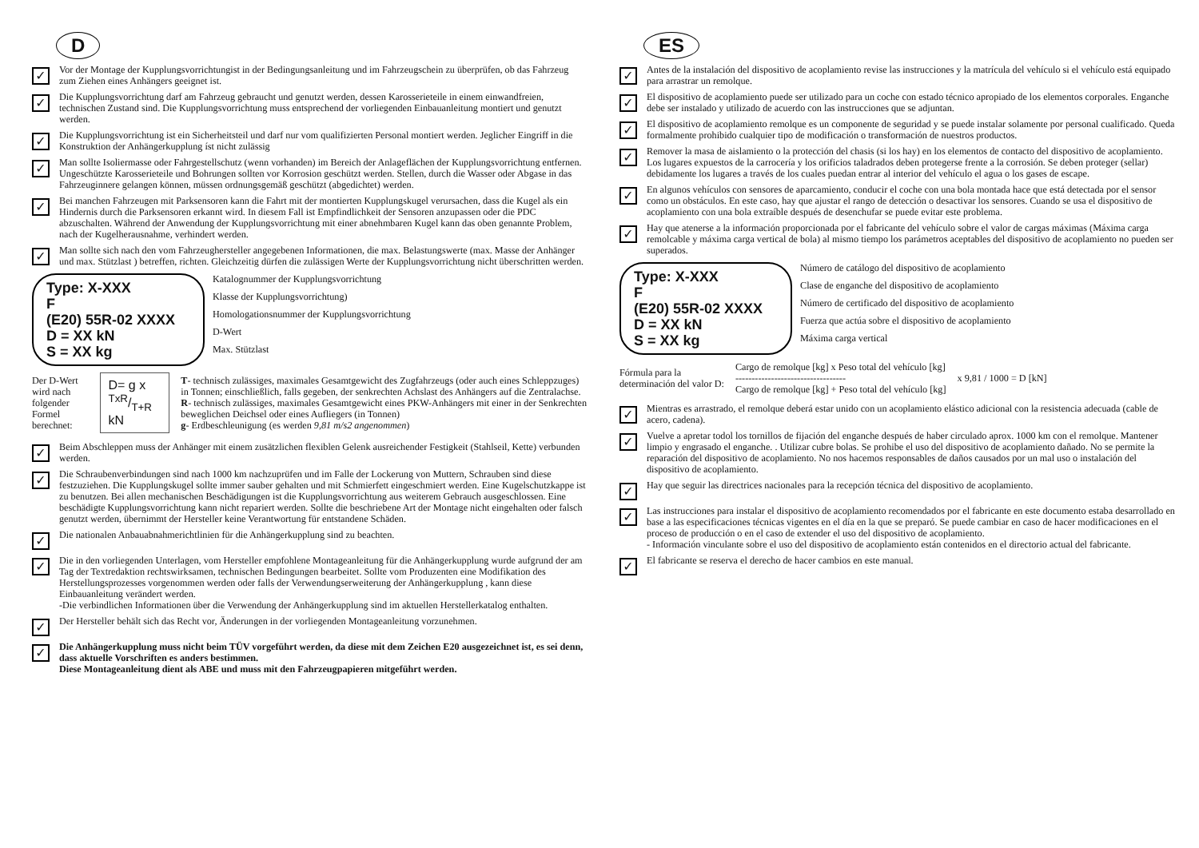D
✓
Vor der Montage der Kupplungsvorrichtungist in der Bedingungsanleitung und im Fahrzeugschein zu überprüfen, ob das Fahrzeug zum Ziehen eines Anhängers geeignet ist.
✓
Die Kupplungsvorrichtung darf am Fahrzeug gebraucht und genutzt werden, dessen Karosserieteile in einem einwandfreien, technischen Zustand sind. Die Kupplungsvorrichtung muss entsprechend der vorliegenden Einbauanleitung montiert und genutzt werden.
✓
Die Kupplungsvorrichtung ist ein Sicherheitsteil und darf nur vom qualifizierten Personal montiert werden. Jeglicher Eingriff in die Konstruktion der Anhängerkupplung íst nicht zulässig
✓
Man sollte Isoliermasse oder Fahrgestellschutz (wenn vorhanden) im Bereich der Anlageflächen der Kupplungsvorrichtung entfernen. Ungeschützte Karosserieteile und Bohrungen sollten vor Korrosion geschützt werden. Stellen, durch die Wasser oder Abgase in das Fahrzeuginnere gelangen können, müssen ordnungsgemäß geschützt (abgedichtet) werden.
✓
Bei manchen Fahrzeugen mit Parksensoren kann die Fahrt mit der montierten Kupplungskugel verursachen, dass die Kugel als ein Hindernis durch die Parksensoren erkannt wird. In diesem Fall ist Empfindlichkeit der Sensoren anzupassen oder die PDC abzuschalten. Während der Anwendung der Kupplungsvorrichtung mit einer abnehmbaren Kugel kann das oben genannte Problem, nach der Kugelherausnahme, verhindert werden.
✓
Man sollte sich nach den vom Fahrzeughersteller angegebenen Informationen, die max. Belastungswerte (max. Masse der Anhänger und max. Stützlast ) betreffen, richten. Gleichzeitig dürfen die zulässigen Werte der Kupplungsvorrichtung nicht überschritten werden.
Type: X-XXX
F
(E20) 55R-02 XXXX
D = XX kN
S = XX kg
Katalognummer der Kupplungsvorrichtung
Klasse der Kupplungsvorrichtung)
Homologationsnummer der Kupplungsvorrichtung
D-Wert
Max. Stützlast
Der D-Wert wird nach
folgender Formel berechnet:
D= g x TxR/T+R kN
T- technisch zulässiges, maximales Gesamtgewicht des Zugfahrzeugs (oder auch eines Schleppzuges) in Tonnen; einschließlich, falls gegeben, der senkrechten Achslast des Anhängers auf die Zentralachse.
R- technisch zulässiges, maximales Gesamtgewicht eines PKW-Anhängers mit einer in der Senkrechten beweglichen Deichsel oder eines Aufliegers (in Tonnen)
g- Erdbeschleunigung (es werden 9,81 m/s2 angenommen)
✓
Beim Abschleppen muss der Anhänger mit einem zusätzlichen flexiblen Gelenk ausreichender Festigkeit (Stahlseil, Kette) verbunden werden.
✓
Die Schraubenverbindungen sind nach 1000 km nachzuprüfen und im Falle der Lockerung von Muttern, Schrauben sind diese festzuziehen. Die Kupplungskugel sollte immer sauber gehalten und mit Schmierfett eingeschmiert werden. Eine Kugelschutzkappe ist zu benutzen. Bei allen mechanischen Beschädigungen ist die Kupplungsvorrichtung aus weiterem Gebrauch ausgeschlossen. Eine beschädigte Kupplungsvorrichtung kann nicht repariert werden. Sollte die beschriebene Art der Montage nicht eingehalten oder falsch genutzt werden, übernimmt der Hersteller keine Verantwortung für entstandene Schäden.
✓
Die nationalen Anbauabnahmerichtlinien für die Anhängerkupplung sind zu beachten.
✓
Die in den vorliegenden Unterlagen, vom Hersteller empfohlene Montageanleitung für die Anhängerkupplung wurde aufgrund der am Tag der Textredaktion rechtswirksamen, technischen Bedingungen bearbeitet. Sollte vom Produzenten eine Modifikation des Herstellungsprozesses vorgenommen werden oder falls der Verwendungserweiterung der Anhängerkupplung , kann diese Einbauanleitung verändert werden.
-Die verbindlichen Informationen über die Verwendung der Anhängerkupplung sind im aktuellen Herstellerkatalog enthalten.
✓
Der Hersteller behält sich das Recht vor, Änderungen in der vorliegenden Montageanleitung vorzunehmen.
✓
Die Anhängerkupplung muss nicht beim TÜV vorgeführt werden, da diese mit dem Zeichen E20 ausgezeichnet ist, es sei denn, dass aktuelle Vorschriften es anders bestimmen.
Diese Montageanleitung dient als ABE und muss mit den Fahrzeugpapieren mitgeführt werden.
ES
✓
Antes de la instalación del dispositivo de acoplamiento revise las instrucciones y la matrícula del vehículo si el vehículo está equipado para arrastrar un remolque.
✓
El dispositivo de acoplamiento puede ser utilizado para un coche con estado técnico apropiado de los elementos corporales. Enganche debe ser instalado y utilizado de acuerdo con las instrucciones que se adjuntan.
✓
El dispositivo de acoplamiento remolque es un componente de seguridad y se puede instalar solamente por personal cualificado. Queda formalmente prohibido cualquier tipo de modificación o transformación de nuestros productos.
✓
Remover la masa de aislamiento o la protección del chasis (si los hay) en los elementos de contacto del dispositivo de acoplamiento. Los lugares expuestos de la carrocería y los orificios taladrados deben protegerse frente a la corrosión. Se deben proteger (sellar) debidamente los lugares a través de los cuales puedan entrar al interior del vehículo el agua o los gases de escape.
✓
En algunos vehículos con sensores de aparcamiento, conducir el coche con una bola montada hace que está detectada por el sensor como un obstáculos. En este caso, hay que ajustar el rango de detección o desactivar los sensores. Cuando se usa el dispositivo de acoplamiento con una bola extraíble después de desenchufar se puede evitar este problema.
✓
Hay que atenerse a la información proporcionada por el fabricante del vehículo sobre el valor de cargas máximas (Máxima carga remolcable y máxima carga vertical de bola) al mismo tiempo los parámetros aceptables del dispositivo de acoplamiento no pueden ser superados.
Type: X-XXX
F
(E20) 55R-02 XXXX
D = XX kN
S = XX kg
Número de catálogo del dispositivo de acoplamiento
Clase de enganche del dispositivo de acoplamiento
Número de certificado del dispositivo de acoplamiento
Fuerza que actúa sobre el dispositivo de acoplamiento
Máxima carga vertical
Fórmula para la
determinación del valor D:
Cargo de remolque [kg] x Peso total del vehículo [kg]
----------------------------------
Cargo de remolque [kg] + Peso total del vehículo [kg]
x 9,81 / 1000 = D [kN]
✓
Mientras es arrastrado, el remolque deberá estar unido con un acoplamiento elástico adicional con la resistencia adecuada (cable de acero, cadena).
✓
Vuelve a apretar todol los tornillos de fijación del enganche después de haber circulado aprox. 1000 km con el remolque. Mantener limpio y engrasado el enganche. . Utilizar cubre bolas. Se prohibe el uso del dispositivo de acoplamiento dañado. No se permite la reparación del dispositivo de acoplamiento. No nos hacemos responsables de daños causados por un mal uso o instalación del dispositivo de acoplamiento.
✓
Hay que seguir las directrices nacionales para la recepción técnica del dispositivo de acoplamiento.
✓
Las instrucciones para instalar el dispositivo de acoplamiento recomendados por el fabricante en este documento estaba desarrollado en base a las especificaciones técnicas vigentes en el día en la que se preparó. Se puede cambiar en caso de hacer modificaciones en el proceso de producción o en el caso de extender el uso del dispositivo de acoplamiento.
- Información vinculante sobre el uso del dispositivo de acoplamiento están contenidos en el directorio actual del fabricante.
✓
El fabricante se reserva el derecho de hacer cambios en este manual.